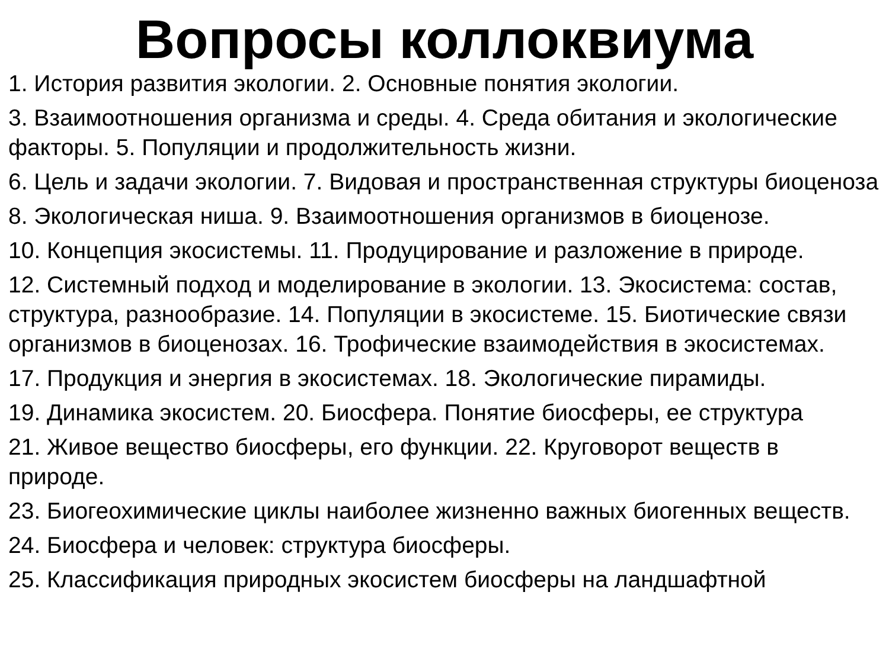Вопросы коллоквиума
1. История развития экологии. 2. Основные понятия экологии.
3. Взаимоотношения организма и среды. 4. Среда обитания и экологические факторы. 5. Популяции и продолжительность жизни.
6. Цель и задачи экологии. 7. Видовая и пространственная структуры биоценоза
8. Экологическая ниша. 9. Взаимоотношения организмов в биоценозе.
10. Концепция экосистемы. 11. Продуцирование и разложение в природе.
12. Системный подход и моделирование в экологии. 13. Экосистема: состав, структура, разнообразие. 14. Популяции в экосистеме. 15. Биотические связи организмов в биоценозах. 16. Трофические взаимодействия в экосистемах.
17. Продукция и энергия в экосистемах. 18. Экологические пирамиды.
19. Динамика экосистем. 20. Биосфера. Понятие биосферы, ее структура
21. Живое вещество биосферы, его функции. 22. Круговорот веществ в природе.
23. Биогеохимические циклы наиболее жизненно важных биогенных веществ.
24. Биосфера и человек: структура биосферы.
25. Классификация природных экосистем биосферы на ландшафтной